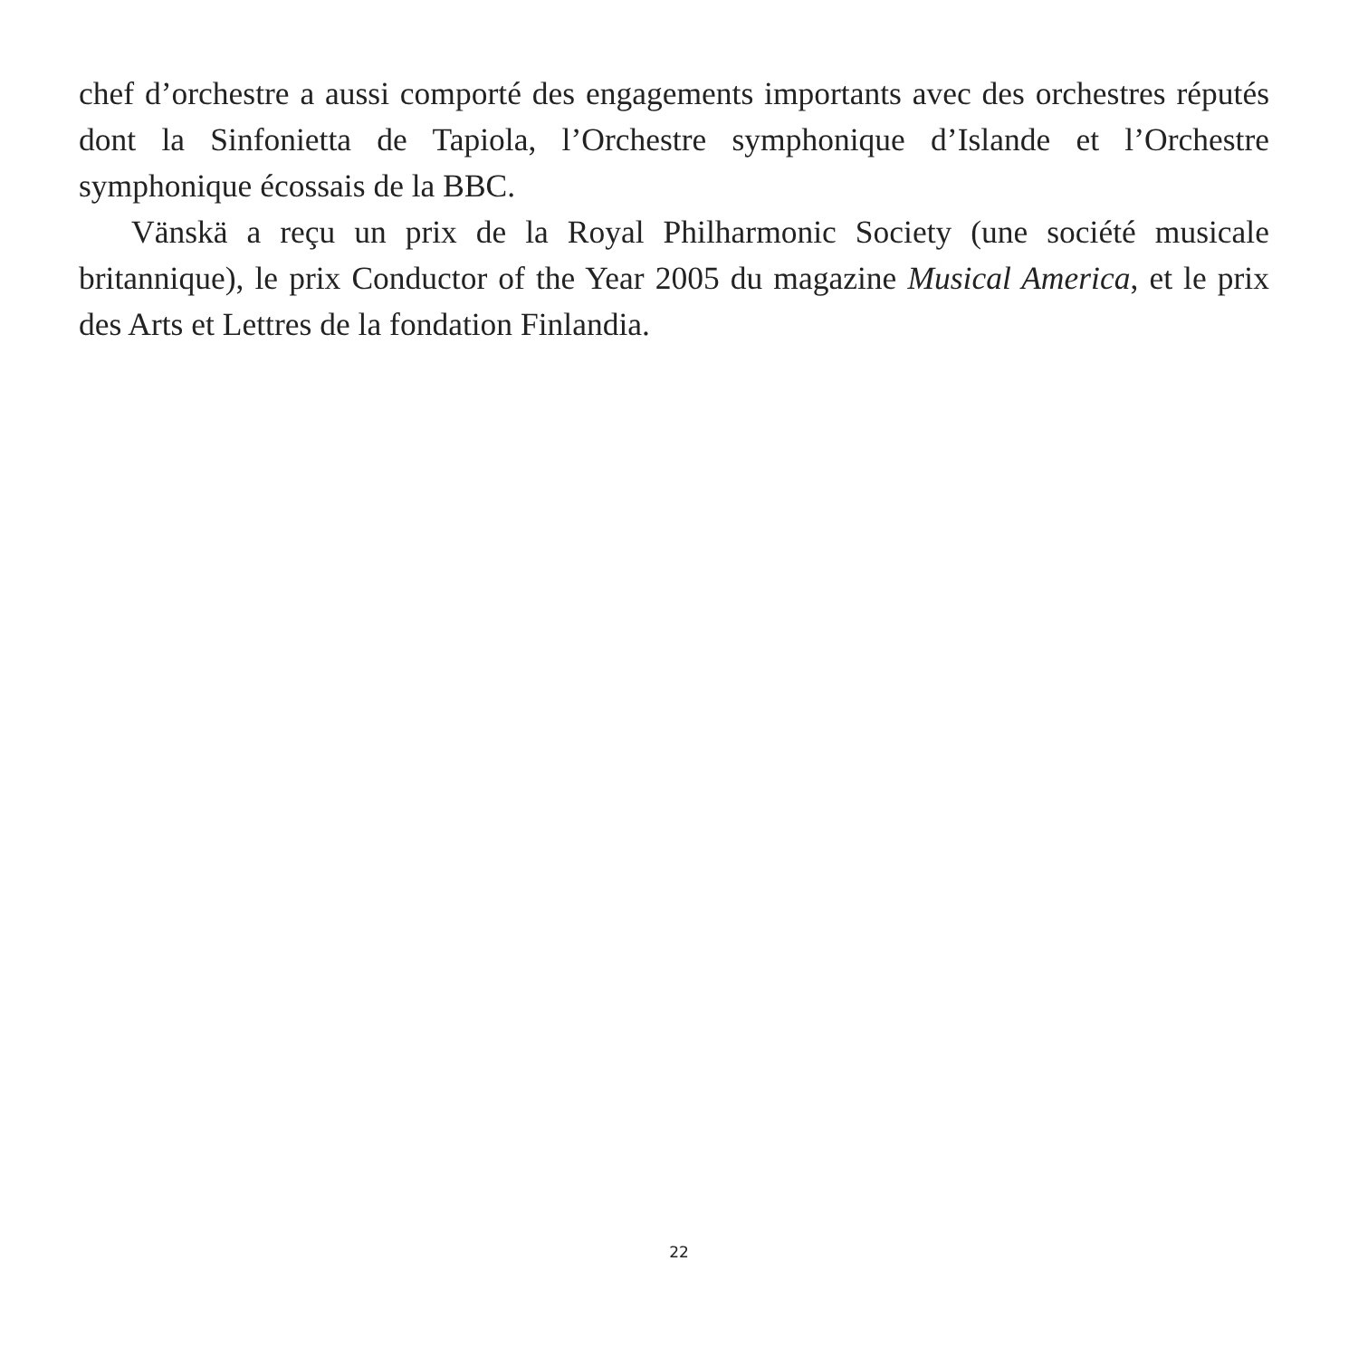chef d’orchestre a aussi comporté des engagements importants avec des orchestres réputés dont la Sinfonietta de Tapiola, l’Orchestre symphonique d’Islande et l’Orchestre symphonique écossais de la BBC.
Vänskä a reçu un prix de la Royal Philharmonic Society (une société musicale britannique), le prix Conductor of the Year 2005 du magazine Musical America, et le prix des Arts et Lettres de la fondation Finlandia.
22